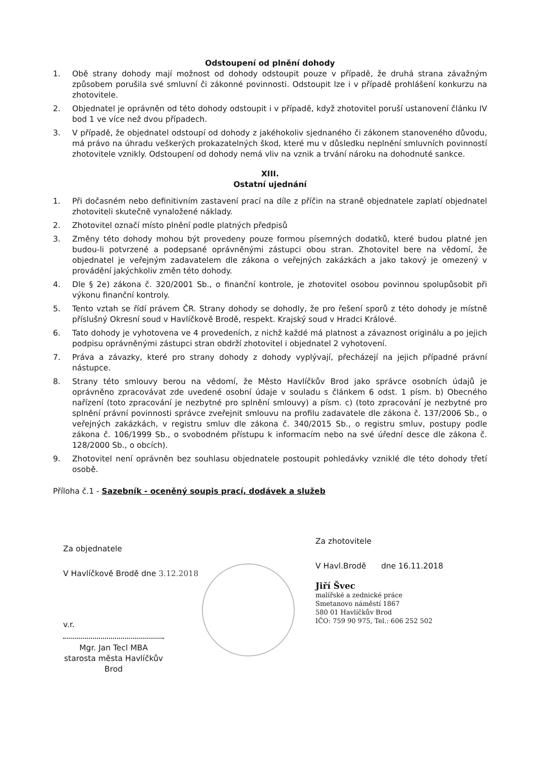Odstoupení od plnění dohody
1. Obě strany dohody mají možnost od dohody odstoupit pouze v případě, že druhá strana závažným způsobem porušila své smluvní či zákonné povinnosti. Odstoupit lze i v případě prohlášení konkurzu na zhotovitele.
2. Objednatel je oprávněn od této dohody odstoupit i v případě, když zhotovitel poruší ustanovení článku IV bod 1 ve více než dvou případech.
3. V případě, že objednatel odstoupí od dohody z jakéhokoliv sjednaného či zákonem stanoveného důvodu, má právo na úhradu veškerých prokazatelných škod, které mu v důsledku neplnění smluvních povinností zhotovitele vznikly. Odstoupení od dohody nemá vliv na vznik a trvání nároku na dohodnuté sankce.
XIII.
Ostatní ujednání
1. Při dočasném nebo definitivním zastavení prací na díle z příčin na straně objednatele zaplatí objednatel zhotoviteli skutečně vynaložené náklady.
2. Zhotovitel označí místo plnění podle platných předpisů
3. Změny této dohody mohou být provedeny pouze formou písemných dodatků, které budou platné jen budou-li potvrzené a podepsané oprávněnými zástupci obou stran. Zhotovitel bere na vědomí, že objednatel je veřejným zadavatelem dle zákona o veřejných zakázkách a jako takový je omezený v provádění jakýchkoliv změn této dohody.
4. Dle § 2e) zákona č. 320/2001 Sb., o finanční kontrole, je zhotovitel osobou povinnou spolupůsobit při výkonu finanční kontroly.
5. Tento vztah se řídí právem ČR. Strany dohody se dohodly, že pro řešení sporů z této dohody je místně příslušný Okresní soud v Havlíčkově Brodě, respekt. Krajský soud v Hradci Králové.
6. Tato dohody je vyhotovena ve 4 provedeních, z nichž každé má platnost a závaznost originálu a po jejich podpisu oprávněnými zástupci stran obdrží zhotovitel i objednatel 2 vyhotovení.
7. Práva a závazky, které pro strany dohody z dohody vyplývají, přecházejí na jejich případné právní nástupce.
8. Strany této smlouvy berou na vědomí, že Město Havlíčkův Brod jako správce osobních údajů je oprávněno zpracovávat zde uvedené osobní údaje v souladu s článkem 6 odst. 1 písm. b) Obecného nařízení (toto zpracování je nezbytné pro splnění smlouvy) a písm. c) (toto zpracování je nezbytné pro splnění právní povinnosti správce zveřejnit smlouvu na profilu zadavatele dle zákona č. 137/2006 Sb., o veřejných zakázkách, v registru smluv dle zákona č. 340/2015 Sb., o registru smluv, postupy podle zákona č. 106/1999 Sb., o svobodném přístupu k informacím nebo na své úřední desce dle zákona č. 128/2000 Sb., o obcích).
9. Zhotovitel není oprávněn bez souhlasu objednatele postoupit pohledávky vzniklé dle této dohody třetí osobě.
Příloha č.1 - Sazebník - oceněný soupis prací, dodávek a služeb
Za objednatele
V Havlíčkově Brodě dne 3.12.2018
v.r.
Mgr. Jan Tecl MBA
starosta města Havlíčkův Brod
Za zhotovitele
V Havl.Brodě dne 16.11.2018
Jiří Švec
malířské a zednické práce
Smetanovo náměstí 1867
580 01 Havlíčkův Brod
IČO: 759 90 975, Tel.: 606 252 502